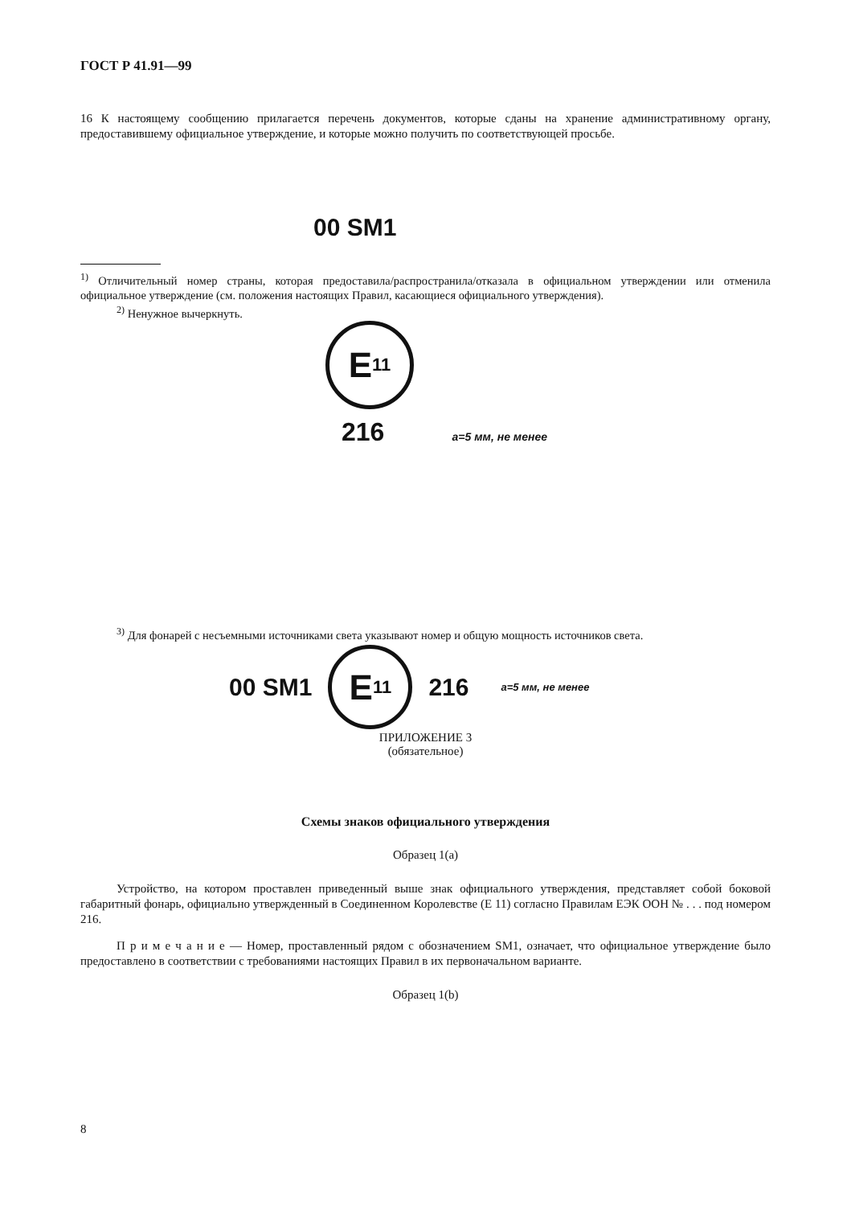ГОСТ Р 41.91—99
16 К настоящему сообщению прилагается перечень документов, которые сданы на хранение административному органу, предоставившему официальное утверждение, и которые можно получить по соответствующей просьбе.
00 SM1
<sup>1)</sup> Отличительный номер страны, которая предоставила/распространила/отказала в официальном утверждении или отменила официальное утверждение (см. положения настоящих Правил, касающиеся официального утверждения).
<sup>2)</sup> Ненужное вычеркнуть.
E 11
216 a=5 мм, не менее
<sup>3)</sup> Для фонарей с несъемными источниками света указывают номер и общую мощность источников света.
00 SM1
E 11
216 a=5 мм, не менее
ПРИЛОЖЕНИЕ 3
(обязательное)
Схемы знаков официального утверждения
Образец 1(a)
Устройство, на котором проставлен приведенный выше знак официального утверждения, представляет собой боковой габаритный фонарь, официально утвержденный в Соединенном Королевстве (E 11) согласно Правилам ЕЭК ООН № . . . под номером 216.
П р и м е ч а н и е — Номер, проставленный рядом с обозначением SM1, означает, что официальное утверждение было предоставлено в соответствии с требованиями настоящих Правил в их первоначальном варианте.
Образец 1(b)
8